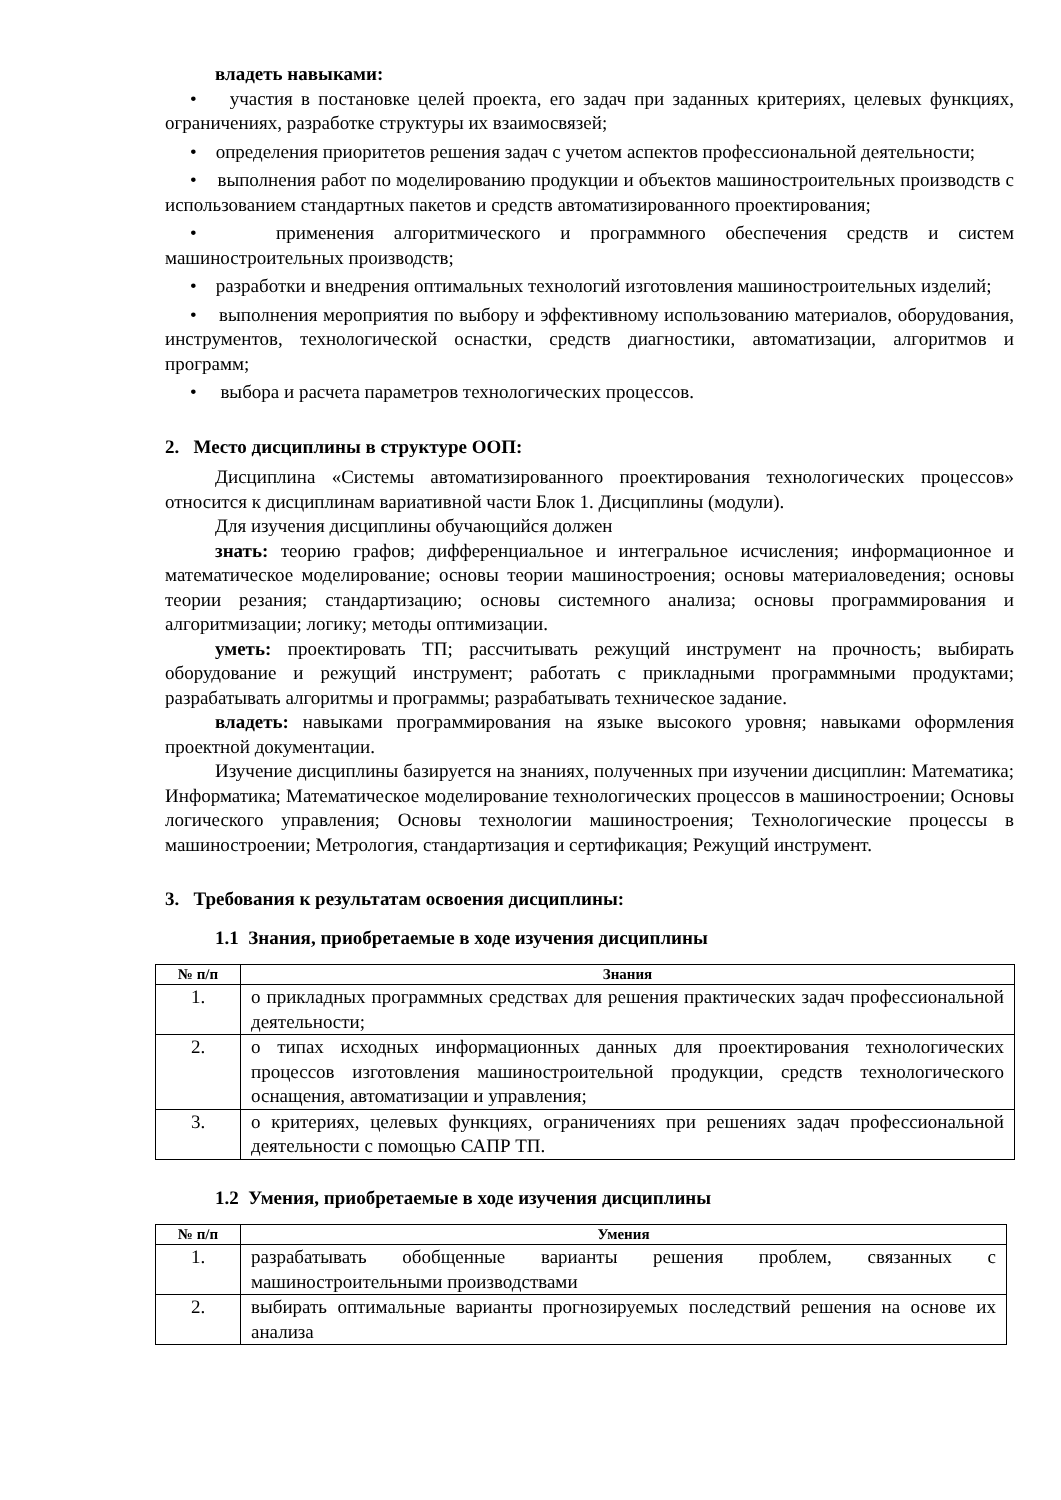владеть навыками:
• участия в постановке целей проекта, его задач при заданных критериях, целевых функциях, ограничениях, разработке структуры их взаимосвязей;
• определения приоритетов решения задач с учетом аспектов профессиональной деятельности;
• выполнения работ по моделированию продукции и объектов машиностроительных производств с использованием стандартных пакетов и средств автоматизированного проектирования;
• применения алгоритмического и программного обеспечения средств и систем машиностроительных производств;
• разработки и внедрения оптимальных технологий изготовления машиностроительных изделий;
• выполнения мероприятия по выбору и эффективному использованию материалов, оборудования, инструментов, технологической оснастки, средств диагностики, автоматизации, алгоритмов и программ;
• выбора и расчета параметров технологических процессов.
2. Место дисциплины в структуре ООП:
Дисциплина «Системы автоматизированного проектирования технологических процессов» относится к дисциплинам вариативной части Блок 1. Дисциплины (модули).
Для изучения дисциплины обучающийся должен
знать: теорию графов; дифференциальное и интегральное исчисления; информационное и математическое моделирование; основы теории машиностроения; основы материаловедения; основы теории резания; стандартизацию; основы системного анализа; основы программирования и алгоритмизации; логику; методы оптимизации.
уметь: проектировать ТП; рассчитывать режущий инструмент на прочность; выбирать оборудование и режущий инструмент; работать с прикладными программными продуктами; разрабатывать алгоритмы и программы; разрабатывать техническое задание.
владеть: навыками программирования на языке высокого уровня; навыками оформления проектной документации.
Изучение дисциплины базируется на знаниях, полученных при изучении дисциплин: Математика; Информатика; Математическое моделирование технологических процессов в машиностроении; Основы логического управления; Основы технологии машиностроения; Технологические процессы в машиностроении; Метрология, стандартизация и сертификация; Режущий инструмент.
3. Требования к результатам освоения дисциплины:
1.1 Знания, приобретаемые в ходе изучения дисциплины
| № п/п | Знания |
| --- | --- |
| 1. | о прикладных программных средствах для решения практических задач профессиональной деятельности; |
| 2. | о типах исходных информационных данных для проектирования технологических процессов изготовления машиностроительной продукции, средств технологического оснащения, автоматизации и управления; |
| 3. | о критериях, целевых функциях, ограничениях при решениях задач профессиональной деятельности с помощью САПР ТП. |
1.2 Умения, приобретаемые в ходе изучения дисциплины
| № п/п | Умения |
| --- | --- |
| 1. | разрабатывать обобщенные варианты решения проблем, связанных с машиностроительными производствами |
| 2. | выбирать оптимальные варианты прогнозируемых последствий решения на основе их анализа |